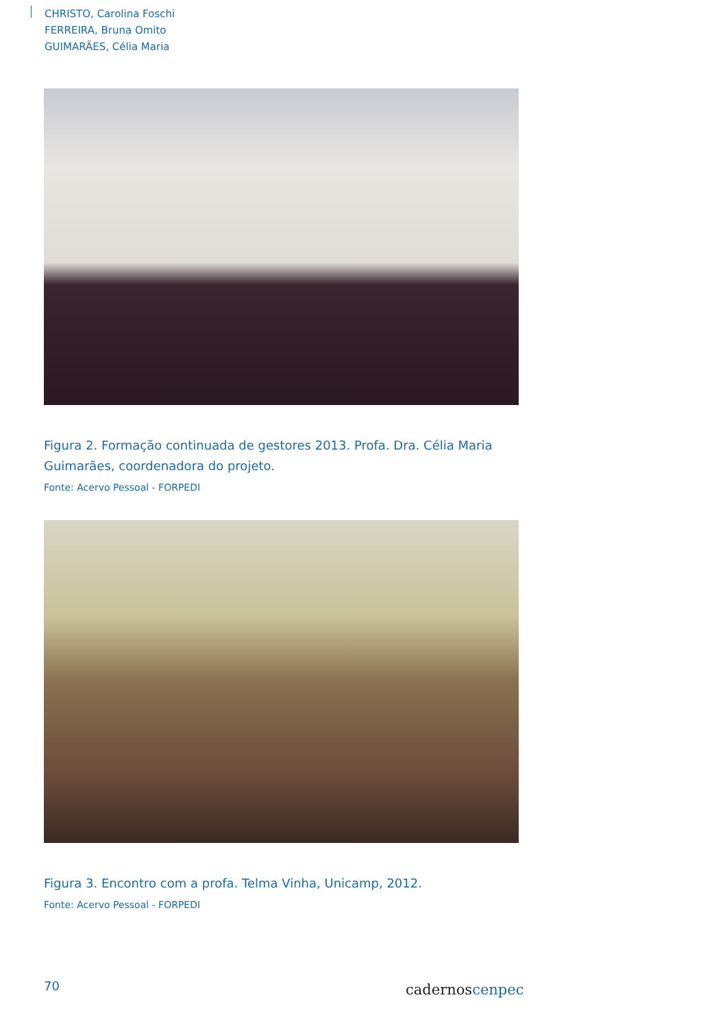CHRISTO, Carolina Foschi
FERREIRA, Bruna Omito
GUIMARÃES, Célia Maria
Figura 2. Formação continuada de gestores 2013. Profa. Dra. Célia Maria Guimarães, coordenadora do projeto.
Fonte: Acervo Pessoal - FORPEDI
Figura 3. Encontro com a profa. Telma Vinha, Unicamp, 2012.
Fonte: Acervo Pessoal - FORPEDI
70 cadernoscenpec